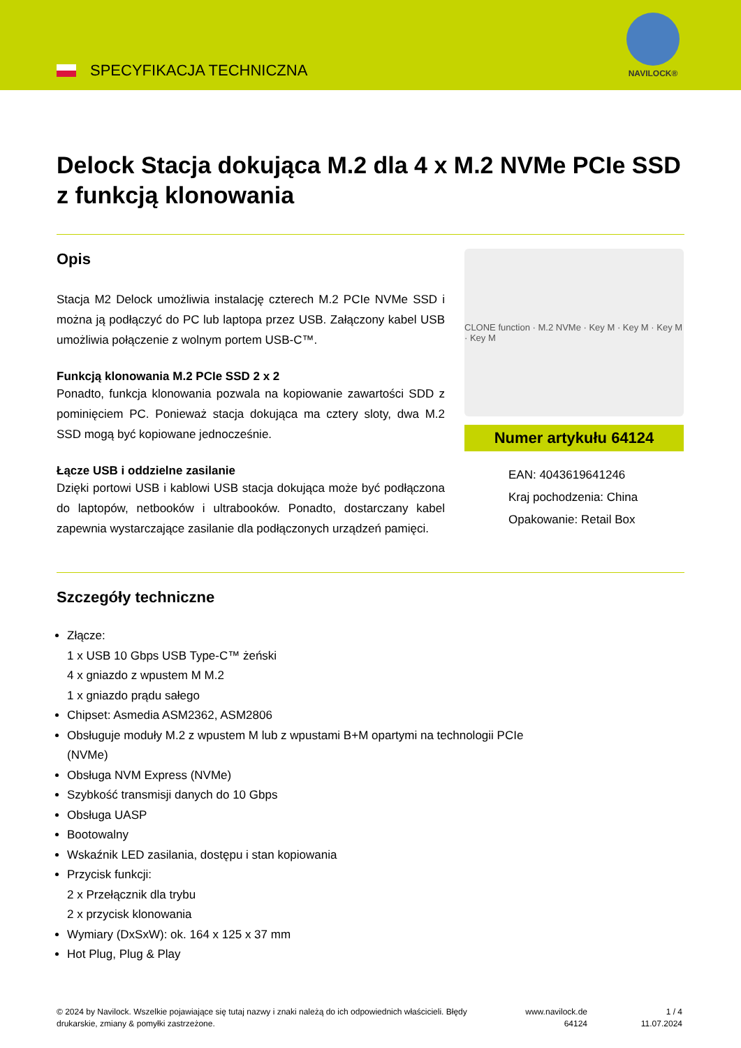SPECYFIKACJA TECHNICZNA
NAVILOCK®
Delock Stacja dokująca M.2 dla 4 x M.2 NVMe PCIe SSD z funkcją klonowania
Opis
Stacja M2 Delock umożliwia instalację czterech M.2 PCIe NVMe SSD i można ją podłączyć do PC lub laptopa przez USB. Załączony kabel USB umożliwia połączenie z wolnym portem USB-C™.
Funkcją klonowania M.2 PCIe SSD 2 x 2
Ponadto, funkcja klonowania pozwala na kopiowanie zawartości SDD z pominięciem PC. Ponieważ stacja dokująca ma cztery sloty, dwa M.2 SSD mogą być kopiowane jednocześnie.
Łącze USB i oddzielne zasilanie
Dzięki portowi USB i kablowi USB stacja dokująca może być podłączona do laptopów, netbooków i ultrabooków. Ponadto, dostarczany kabel zapewnia wystarczające zasilanie dla podłączonych urządzeń pamięci.
CLONE function · M.2 NVMe · Key M · Key M · Key M · Key M
Numer artykułu 64124
EAN: 4043619641246
Kraj pochodzenia: China
Opakowanie: Retail Box
Szczegóły techniczne
Złącze:
1 x USB 10 Gbps USB Type-C™ żeński
4 x gniazdo z wpustem M M.2
1 x gniazdo prądu sałego
Chipset: Asmedia ASM2362, ASM2806
Obsługuje moduły M.2 z wpustem M lub z wpustami B+M opartymi na technologii PCIe
(NVMe)
Obsługa NVM Express (NVMe)
Szybkość transmisji danych do 10 Gbps
Obsługa UASP
Bootowalny
Wskaźnik LED zasilania, dostępu i stan kopiowania
Przycisk funkcji:
2 x Przełącznik dla trybu
2 x przycisk klonowania
Wymiary (DxSxW): ok. 164 x 125 x 37 mm
Hot Plug, Plug & Play
© 2024 by Navilock. Wszelkie pojawiające się tutaj nazwy i znaki należą do ich odpowiednich właścicieli. Błędy drukarskie, zmiany & pomyłki zastrzeżone.
www.navilock.de
64124
1 / 4
11.07.2024